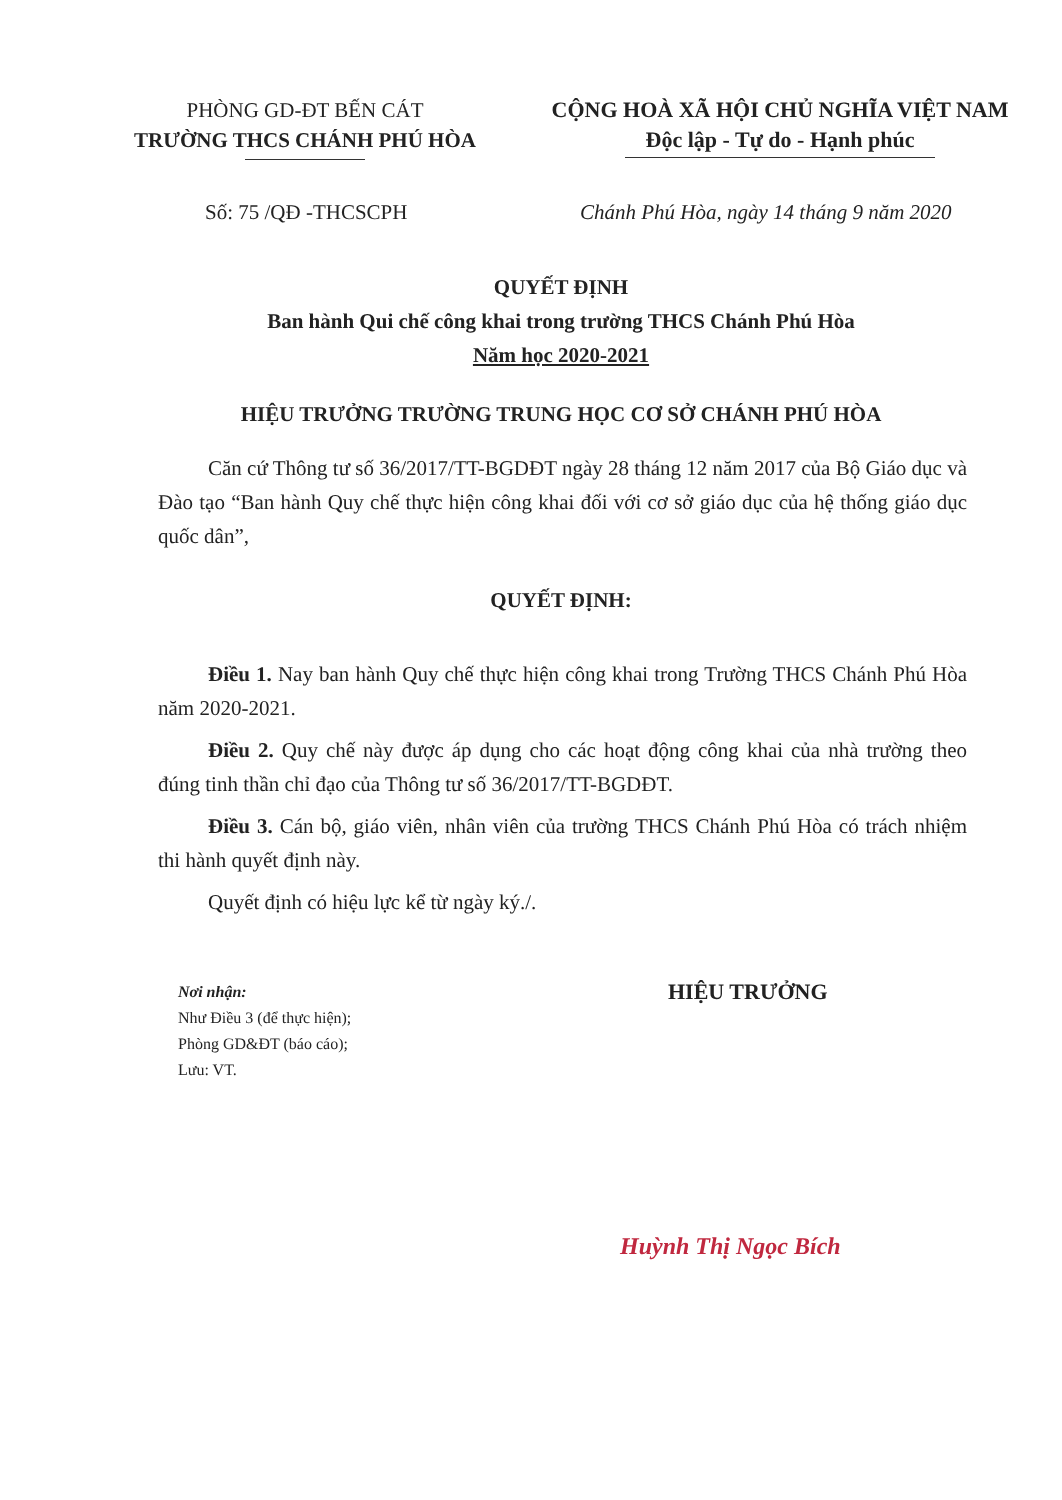PHÒNG GD-ĐT BẾN CÁT
TRƯỜNG THCS CHÁNH PHÚ HÒA
CỘNG HOÀ XÃ HỘI CHỦ NGHĨA VIỆT NAM
Độc lập - Tự do - Hạnh phúc
Số: 75 /QĐ -THCSCPH Chánh Phú Hòa, ngày 14 tháng 9 năm 2020
QUYẾT ĐỊNH
Ban hành Qui chế công khai trong trường THCS Chánh Phú Hòa
Năm học 2020-2021
HIỆU TRƯỞNG TRƯỜNG TRUNG HỌC CƠ SỞ CHÁNH PHÚ HÒA
Căn cứ Thông tư số 36/2017/TT-BGDĐT ngày 28 tháng 12 năm 2017 của Bộ Giáo dục và Đào tạo “Ban hành Quy chế thực hiện công khai đối với cơ sở giáo dục của hệ thống giáo dục quốc dân”,
QUYẾT ĐỊNH:
Điều 1. Nay ban hành Quy chế thực hiện công khai trong Trường THCS Chánh Phú Hòa năm 2020-2021.
Điều 2. Quy chế này được áp dụng cho các hoạt động công khai của nhà trường theo đúng tinh thần chỉ đạo của Thông tư số 36/2017/TT-BGDĐT.
Điều 3. Cán bộ, giáo viên, nhân viên của trường THCS Chánh Phú Hòa có trách nhiệm thi hành quyết định này.
Quyết định có hiệu lực kể từ ngày ký./.
Nơi nhận:
Như Điều 3 (để thực hiện);
Phòng GD&ĐT (báo cáo);
Lưu: VT.
HIỆU TRƯỞNG
Huỳnh Thị Ngọc Bích